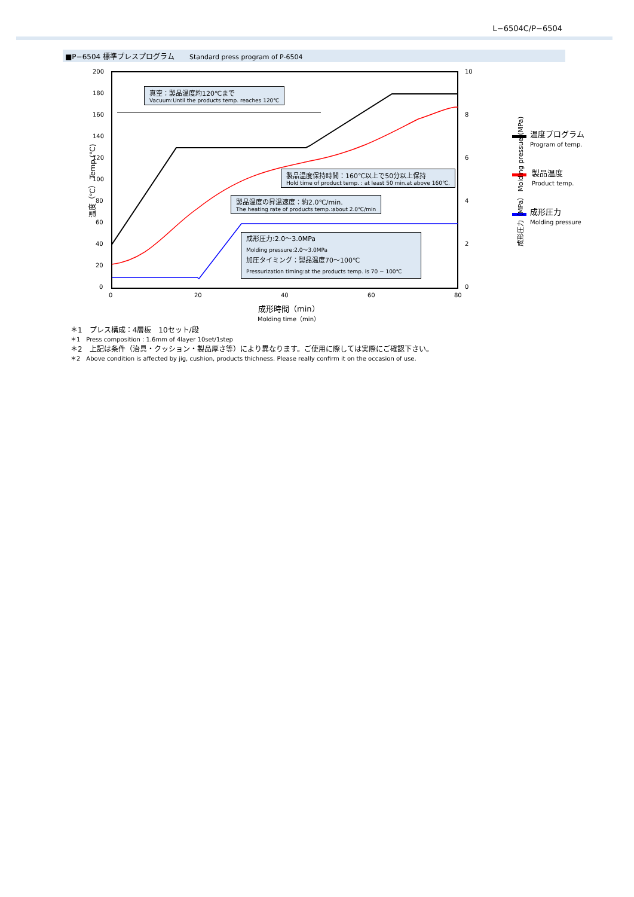L−6504C/P−6504
■P−6504 標準プレスプログラム Standard press program of P-6504
200
180
160
140
120
100
80
60
40
20
0
10
8
6
4
2
0
0 20 40 60 80
成形時間（min）
Molding time（min）
温度（℃） Temp.(℃) 成形圧力（MPa） Molding pressuer(MPa)
温度プログラム
Program of temp.
製品温度
Product temp.
成形圧力
Molding pressure
真空：製品温度約120℃まで
Vacuum:Until the products temp. reaches 120℃
製品温度保持時間：160℃以上で50分以上保持
Hold time of product temp. : at least 50 min.at above 160℃.
製品温度の昇温速度：約2.0℃/min.
The heating rate of products temp.:about 2.0℃/min
成形圧力:2.0〜3.0MPa
Molding pressure:2.0～3.0MPa
加圧タイミング：製品温度70〜100℃
Pressurization timing:at the products temp. is 70 ~ 100℃
＊1　プレス構成：4層板　10セット/段
＊1　Press composition : 1.6mm of 4layer 10set/1step
＊2　上記は条件（治具・クッション・製品厚さ等）により異なります。ご使用に際しては実際にご確認下さい。
＊2　Above condition is affected by jig, cushion, products thichness. Please really confirm it on the occasion of use.